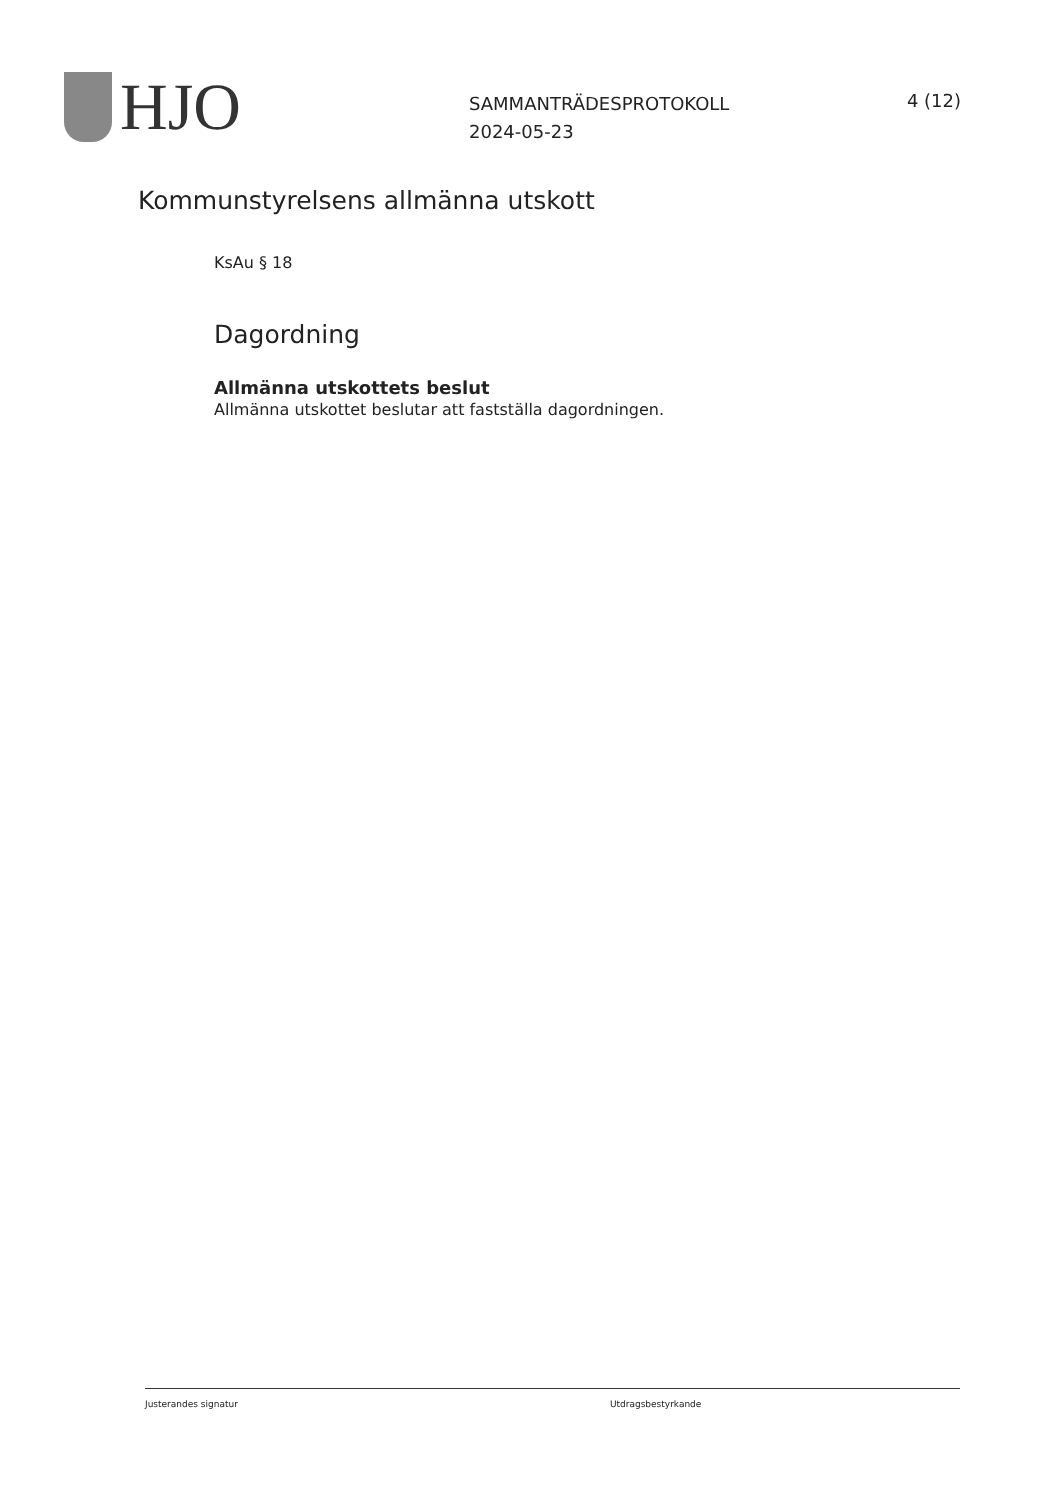HJO
SAMMANTRÄDESPROTOKOLL
2024-05-23
4 (12)
Kommunstyrelsens allmänna utskott
KsAu § 18
Dagordning
Allmänna utskottets beslut
Allmänna utskottet beslutar att fastställa dagordningen.
Justerandes signatur Utdragsbestyrkande